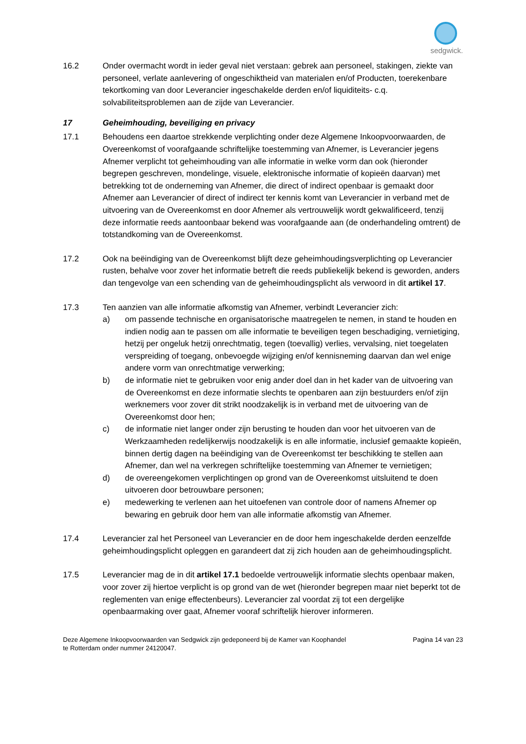sedgwick.
16.2 Onder overmacht wordt in ieder geval niet verstaan: gebrek aan personeel, stakingen, ziekte van personeel, verlate aanlevering of ongeschiktheid van materialen en/of Producten, toerekenbare tekortkoming van door Leverancier ingeschakelde derden en/of liquiditeits- c.q. solvabiliteitsproblemen aan de zijde van Leverancier.
17 Geheimhouding, beveiliging en privacy
17.1 Behoudens een daartoe strekkende verplichting onder deze Algemene Inkoopvoorwaarden, de Overeenkomst of voorafgaande schriftelijke toestemming van Afnemer, is Leverancier jegens Afnemer verplicht tot geheimhouding van alle informatie in welke vorm dan ook (hieronder begrepen geschreven, mondelinge, visuele, elektronische informatie of kopieën daarvan) met betrekking tot de onderneming van Afnemer, die direct of indirect openbaar is gemaakt door Afnemer aan Leverancier of direct of indirect ter kennis komt van Leverancier in verband met de uitvoering van de Overeenkomst en door Afnemer als vertrouwelijk wordt gekwalificeerd, tenzij deze informatie reeds aantoonbaar bekend was voorafgaande aan (de onderhandeling omtrent) de totstandkoming van de Overeenkomst.
17.2 Ook na beëindiging van de Overeenkomst blijft deze geheimhoudingsverplichting op Leverancier rusten, behalve voor zover het informatie betreft die reeds publiekelijk bekend is geworden, anders dan tengevolge van een schending van de geheimhoudingsplicht als verwoord in dit artikel 17.
17.3 Ten aanzien van alle informatie afkomstig van Afnemer, verbindt Leverancier zich:
a) om passende technische en organisatorische maatregelen te nemen, in stand te houden en indien nodig aan te passen om alle informatie te beveiligen tegen beschadiging, vernietiging, hetzij per ongeluk hetzij onrechtmatig, tegen (toevallig) verlies, vervalsing, niet toegelaten verspreiding of toegang, onbevoegde wijziging en/of kennisneming daarvan dan wel enige andere vorm van onrechtmatige verwerking;
b) de informatie niet te gebruiken voor enig ander doel dan in het kader van de uitvoering van de Overeenkomst en deze informatie slechts te openbaren aan zijn bestuurders en/of zijn werknemers voor zover dit strikt noodzakelijk is in verband met de uitvoering van de Overeenkomst door hen;
c) de informatie niet langer onder zijn berusting te houden dan voor het uitvoeren van de Werkzaamheden redelijkerwijs noodzakelijk is en alle informatie, inclusief gemaakte kopieën, binnen dertig dagen na beëindiging van de Overeenkomst ter beschikking te stellen aan Afnemer, dan wel na verkregen schriftelijke toestemming van Afnemer te vernietigen;
d) de overeengekomen verplichtingen op grond van de Overeenkomst uitsluitend te doen uitvoeren door betrouwbare personen;
e) medewerking te verlenen aan het uitoefenen van controle door of namens Afnemer op bewaring en gebruik door hem van alle informatie afkomstig van Afnemer.
17.4 Leverancier zal het Personeel van Leverancier en de door hem ingeschakelde derden eenzelfde geheimhoudingsplicht opleggen en garandeert dat zij zich houden aan de geheimhoudingsplicht.
17.5 Leverancier mag de in dit artikel 17.1 bedoelde vertrouwelijk informatie slechts openbaar maken, voor zover zij hiertoe verplicht is op grond van de wet (hieronder begrepen maar niet beperkt tot de reglementen van enige effectenbeurs). Leverancier zal voordat zij tot een dergelijke openbaarmaking over gaat, Afnemer vooraf schriftelijk hierover informeren.
Deze Algemene Inkoopvoorwaarden van Sedgwick zijn gedeponeerd bij de Kamer van Koophandel
te Rotterdam onder nummer 24120047.
Pagina 14 van 23